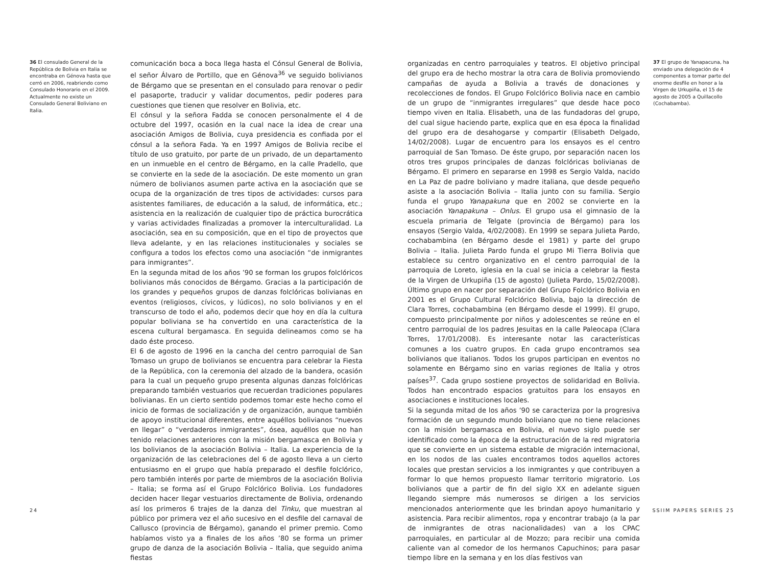36 El consulado General de la República de Bolivia en Italia se encontraba en Génova hasta que cerró en 2006, reabriendo como Consulado Honorario en el 2009. Actualmente no existe un Consulado General Boliviano en Italia.
comunicación boca a boca llega hasta el Cónsul General de Bolivia, el señor Álvaro de Portillo, que en Génova<sup>36</sup> ve seguido bolivianos de Bérgamo que se presentan en el consulado para renovar o pedir el pasaporte, traducir y validar documentos, pedir poderes para cuestiones que tienen que resolver en Bolivia, etc.
El cónsul y la señora Fadda se conocen personalmente el 4 de octubre del 1997, ocasión en la cual nace la idea de crear una asociación Amigos de Bolivia, cuya presidencia es confiada por el cónsul a la señora Fada. Ya en 1997 Amigos de Bolivia recibe el título de uso gratuito, por parte de un privado, de un departamento en un inmueble en el centro de Bérgamo, en la calle Pradello, que se convierte en la sede de la asociación. De este momento un gran número de bolivianos asumen parte activa en la asociación que se ocupa de la organización de tres tipos de actividades: cursos para asistentes familiares, de educación a la salud, de informática, etc.; asistencia en la realización de cualquier tipo de práctica burocrática y varias actividades finalizadas a promover la interculturalidad. La asociación, sea en su composición, que en el tipo de proyectos que lleva adelante, y en las relaciones institucionales y sociales se configura a todos los efectos como una asociación “de inmigrantes para inmigrantes”.
En la segunda mitad de los años ’90 se forman los grupos folclóricos bolivianos más conocidos de Bérgamo. Gracias a la participación de los grandes y pequeños grupos de danzas folclóricas bolivianas en eventos (religiosos, cívicos, y lúdicos), no solo bolivianos y en el transcurso de todo el año, podemos decir que hoy en día la cultura popular boliviana se ha convertido en una característica de la escena cultural bergamasca. En seguida delineamos como se ha dado éste proceso.
El 6 de agosto de 1996 en la cancha del centro parroquial de San Tomaso un grupo de bolivianos se encuentra para celebrar la Fiesta de la República, con la ceremonia del alzado de la bandera, ocasión para la cual un pequeño grupo presenta algunas danzas folclóricas preparando también vestuarios que recuerdan tradiciones populares bolivianas. En un cierto sentido podemos tomar este hecho como el inicio de formas de socialización y de organización, aunque también de apoyo institucional diferentes, entre aquéllos bolivianos “nuevos en llegar” o “verdaderos inmigrantes”, ósea, aquéllos que no han tenido relaciones anteriores con la misión bergamasca en Bolivia y los bolivianos de la asociación Bolivia – Italia. La experiencia de la organización de las celebraciones del 6 de agosto lleva a un cierto entusiasmo en el grupo que había preparado el desfile folclórico, pero también interés por parte de miembros de la asociación Bolivia – Italia; se forma así el Grupo Folclórico Bolivia. Los fundadores deciden hacer llegar vestuarios directamente de Bolivia, ordenando así los primeros 6 trajes de la danza del Tinku, que muestran al público por primera vez el año sucesivo en el desfile del carnaval de Callusco (provincia de Bérgamo), ganando el primer premio. Como habíamos visto ya a finales de los años ’80 se forma un primer grupo de danza de la asociación Bolivia – Italia, que seguido anima fiestas
organizadas en centro parroquiales y teatros. El objetivo principal del grupo era de hecho mostrar la otra cara de Bolivia promoviendo campañas de ayuda a Bolivia a través de donaciones y recolecciones de fondos. El Grupo Folclórico Bolivia nace en cambio de un grupo de “inmigrantes irregulares” que desde hace poco tiempo viven en Italia. Elisabeth, una de las fundadoras del grupo, del cual sigue haciendo parte, explica que en esa época la finalidad del grupo era de desahogarse y compartir (Elisabeth Delgado, 14/02/2008). Lugar de encuentro para los ensayos es el centro parroquial de San Tomaso. De éste grupo, por separación nacen los otros tres grupos principales de danzas folclóricas bolivianas de Bérgamo. El primero en separarse en 1998 es Sergio Valda, nacido en La Paz de padre boliviano y madre italiana, que desde pequeño asiste a la asociación Bolivia – Italia junto con su familia. Sergio funda el grupo Yanapakuna que en 2002 se convierte en la asociación Yanapakuna – Onlus. El grupo usa el gimnasio de la escuela primaria de Telgate (provincia de Bérgamo) para los ensayos (Sergio Valda, 4/02/2008). En 1999 se separa Julieta Pardo, cochabambina (en Bérgamo desde el 1981) y parte del grupo Bolivia – Italia. Julieta Pardo funda el grupo Mi Tierra Bolivia que establece su centro organizativo en el centro parroquial de la parroquia de Loreto, iglesia en la cual se inicia a celebrar la fiesta de la Virgen de Urkupiña (15 de agosto) (Julieta Pardo, 15/02/2008). Último grupo en nacer por separación del Grupo Folclórico Bolivia en 2001 es el Grupo Cultural Folclórico Bolivia, bajo la dirección de Clara Torres, cochabambina (en Bérgamo desde el 1999). El grupo, compuesto principalmente por niños y adolescentes se reúne en el centro parroquial de los padres Jesuitas en la calle Paleocapa (Clara Torres, 17/01/2008). Es interesante notar las características comunes a los cuatro grupos. En cada grupo encontramos sea bolivianos que italianos. Todos los grupos participan en eventos no solamente en Bérgamo sino en varias regiones de Italia y otros países<sup>37</sup>. Cada grupo sostiene proyectos de solidaridad en Bolivia. Todos han encontrado espacios gratuitos para los ensayos en asociaciones e instituciones locales.
Si la segunda mitad de los años ’90 se caracteriza por la progresiva formación de un segundo mundo boliviano que no tiene relaciones con la misión bergamasca en Bolivia, el nuevo siglo puede ser identificado como la época de la estructuración de la red migratoria que se convierte en un sistema estable de migración internacional, en los nodos de las cuales encontramos todos aquellos actores locales que prestan servicios a los inmigrantes y que contribuyen a formar lo que hemos propuesto llamar territorio migratorio. Los bolivianos que a partir de fin del siglo XX en adelante siguen llegando siempre más numerosos se dirigen a los servicios mencionados anteriormente que les brindan apoyo humanitario y asistencia. Para recibir alimentos, ropa y encontrar trabajo (a la par de inmigrantes de otras nacionalidades) van a los CPAC parroquiales, en particular al de Mozzo; para recibir una comida caliente van al comedor de los hermanos Capuchinos; para pasar tiempo libre en la semana y en los días festivos van
37 El grupo de Yanapacuna, ha enviado una delegación de 4 componentes a tomar parte del enorme desfile en honor a la Virgen de Urkupiña, el 15 de agosto de 2005 a Quillacollo (Cochabamba).
24 SSIIM PAPERS SERIES 25